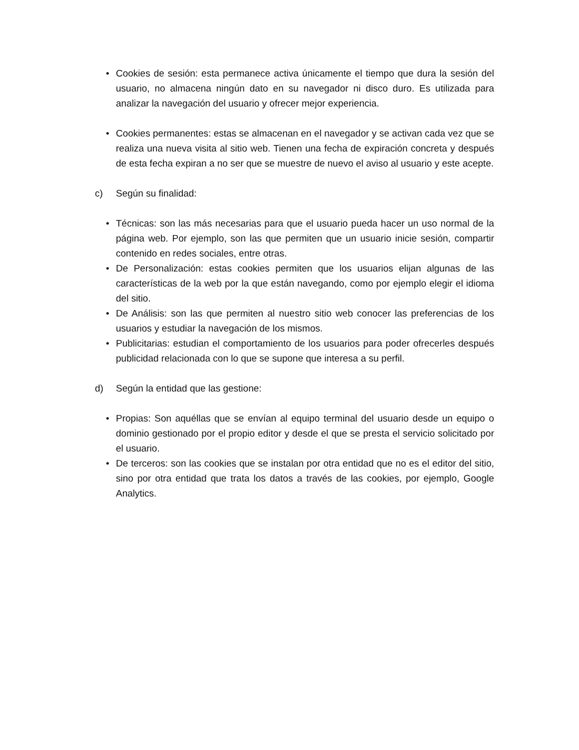• Cookies de sesión: esta permanece activa únicamente el tiempo que dura la sesión del usuario, no almacena ningún dato en su navegador ni disco duro. Es utilizada para analizar la navegación del usuario y ofrecer mejor experiencia.
• Cookies permanentes: estas se almacenan en el navegador y se activan cada vez que se realiza una nueva visita al sitio web. Tienen una fecha de expiración concreta y después de esta fecha expiran a no ser que se muestre de nuevo el aviso al usuario y este acepte.
c) Según su finalidad:
• Técnicas: son las más necesarias para que el usuario pueda hacer un uso normal de la página web. Por ejemplo, son las que permiten que un usuario inicie sesión, compartir contenido en redes sociales, entre otras.
• De Personalización: estas cookies permiten que los usuarios elijan algunas de las características de la web por la que están navegando, como por ejemplo elegir el idioma del sitio.
• De Análisis: son las que permiten al nuestro sitio web conocer las preferencias de los usuarios y estudiar la navegación de los mismos.
• Publicitarias: estudian el comportamiento de los usuarios para poder ofrecerles después publicidad relacionada con lo que se supone que interesa a su perfil.
d) Según la entidad que las gestione:
• Propias: Son aquéllas que se envían al equipo terminal del usuario desde un equipo o dominio gestionado por el propio editor y desde el que se presta el servicio solicitado por el usuario.
• De terceros: son las cookies que se instalan por otra entidad que no es el editor del sitio, sino por otra entidad que trata los datos a través de las cookies, por ejemplo, Google Analytics.